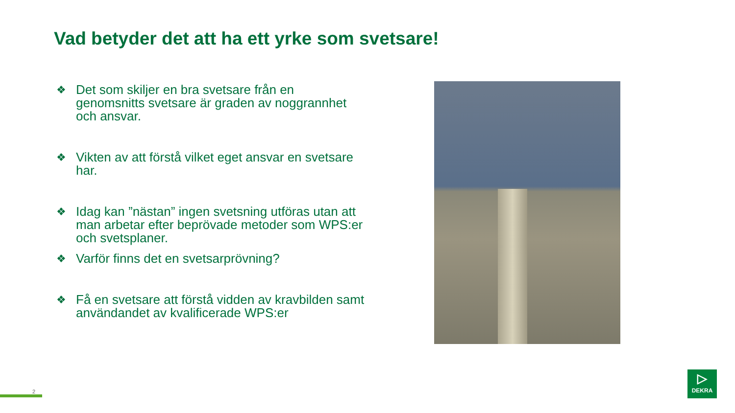Vad betyder det att ha ett yrke som svetsare!
❖ Det som skiljer en bra svetsare från en genomsnitts svetsare är graden av noggrannhet och ansvar.
❖ Vikten av att förstå vilket eget ansvar en svetsare har.
❖ Idag kan ”nästan” ingen svetsning utföras utan att man arbetar efter beprövade metoder som WPS:er och svetsplaner.
❖ Varför finns det en svetsarprövning?
❖ Få en svetsare att förstå vidden av kravbilden samt användandet av kvalificerade WPS:er
2
▷
DEKRA